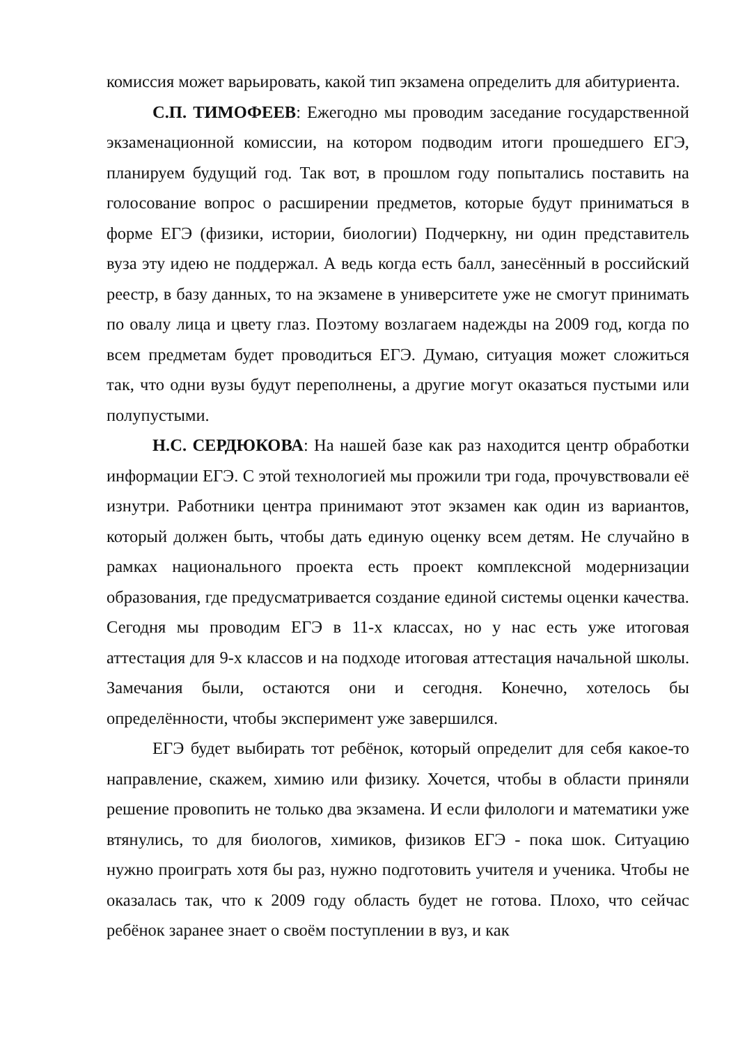комиссия может варьировать, какой тип экзамена определить для абитуриента.
С.П. ТИМОФЕЕВ: Ежегодно мы проводим заседание государственной экзаменационной комиссии, на котором подводим итоги прошедшего ЕГЭ, планируем будущий год. Так вот, в прошлом году попытались поставить на голосование вопрос о расширении предметов, которые будут приниматься в форме ЕГЭ (физики, истории, биологии) Подчеркну, ни один представитель вуза эту идею не поддержал. А ведь когда есть балл, занесённый в российский реестр, в базу данных, то на экзамене в университете уже не смогут принимать по овалу лица и цвету глаз. Поэтому возлагаем надежды на 2009 год, когда по всем предметам будет проводиться ЕГЭ. Думаю, ситуация может сложиться так, что одни вузы будут переполнены, а другие могут оказаться пустыми или полупустыми.
Н.С. СЕРДЮКОВА: На нашей базе как раз находится центр обработки информации ЕГЭ. С этой технологией мы прожили три года, прочувствовали её изнутри. Работники центра принимают этот экзамен как один из вариантов, который должен быть, чтобы дать единую оценку всем детям. Не случайно в рамках национального проекта есть проект комплексной модернизации образования, где предусматривается создание единой системы оценки качества. Сегодня мы проводим ЕГЭ в 11-х классах, но у нас есть уже итоговая аттестация для 9-х классов и на подходе итоговая аттестация начальной школы. Замечания были, остаются они и сегодня. Конечно, хотелось бы определённости, чтобы эксперимент уже завершился.
ЕГЭ будет выбирать тот ребёнок, который определит для себя какое-то направление, скажем, химию или физику. Хочется, чтобы в области приняли решение провопить не только два экзамена. И если филологи и математики уже втянулись, то для биологов, химиков, физиков ЕГЭ - пока шок. Ситуацию нужно проиграть хотя бы раз, нужно подготовить учителя и ученика. Чтобы не оказалась так, что к 2009 году область будет не готова. Плохо, что сейчас ребёнок заранее знает о своём поступлении в вуз, и как